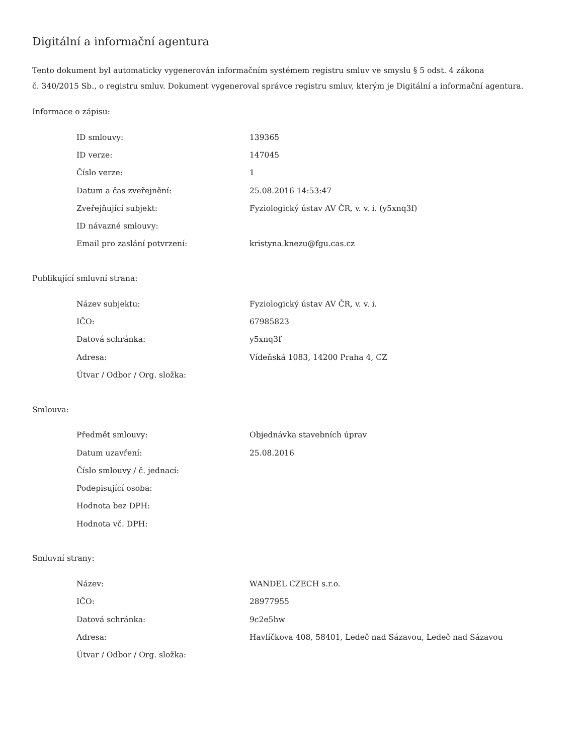Digitální a informační agentura
Tento dokument byl automaticky vygenerován informačním systémem registru smluv ve smyslu § 5 odst. 4 zákona
č. 340/2015 Sb., o registru smluv. Dokument vygeneroval správce registru smluv, kterým je Digitální a informační agentura.
Informace o zápisu:
| ID smlouvy: | 139365 |
| ID verze: | 147045 |
| Číslo verze: | 1 |
| Datum a čas zveřejnění: | 25.08.2016 14:53:47 |
| Zveřejňující subjekt: | Fyziologický ústav AV ČR, v. v. i. (y5xnq3f) |
| ID návazné smlouvy: | |
| Email pro zaslání potvrzení: | kristyna.knezu@fgu.cas.cz |
Publikující smluvní strana:
| Název subjektu: | Fyziologický ústav AV ČR, v. v. i. |
| IČO: | 67985823 |
| Datová schránka: | y5xnq3f |
| Adresa: | Vídeňská 1083, 14200 Praha 4, CZ |
| Útvar / Odbor / Org. složka: | |
Smlouva:
| Předmět smlouvy: | Objednávka stavebních úprav |
| Datum uzavření: | 25.08.2016 |
| Číslo smlouvy / č. jednací: | |
| Podepisující osoba: | |
| Hodnota bez DPH: | |
| Hodnota vč. DPH: | |
Smluvní strany:
| Název: | WANDEL CZECH s.r.o. |
| IČO: | 28977955 |
| Datová schránka: | 9c2e5hw |
| Adresa: | Havlíčkova 408, 58401, Ledeč nad Sázavou, Ledeč nad Sázavou |
| Útvar / Odbor / Org. složka: | |